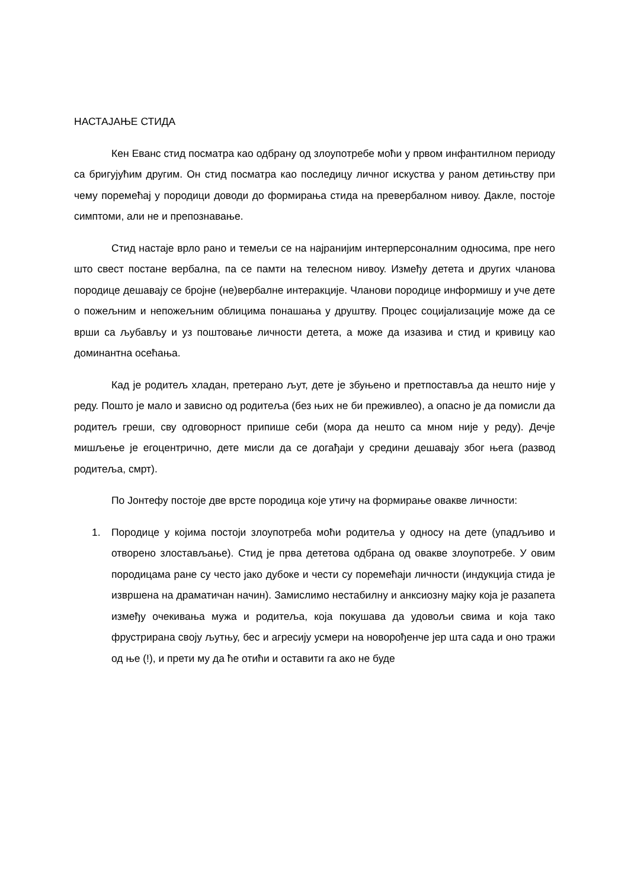НАСТАЈАЊЕ СТИДА
Кен Еванс стид посматра као одбрану од злоупотребе моћи у првом инфантилном периоду са бригујућим другим. Он стид посматра као последицу личног искуства у раном детињству при чему поремећај у породици доводи до формирања стида на превербалном нивоу. Дакле, постоје симптоми, али не и препознавање.
Стид настаје врло рано и темељи се на најранијим интерперсоналним односима, пре него што свест постане вербална, па се памти на телесном нивоу. Између детета и других чланова породице дешавају се бројне (не)вербалне интеракције. Чланови породице информишу и уче дете о пожељним и непожељним облицима понашања у друштву. Процес социјализације може да се врши са љубављу и уз поштовање личности детета, а може да изазива и стид и кривицу као доминантна осећања.
Кад је родитељ хладан, претерано љут, дете је збуњено и претпоставља да нешто није у реду. Пошто је мало и зависно од родитеља (без њих не би преживлео), а опасно је да помисли да родитељ греши, сву одговорност припише себи (мора да нешто са мном није у реду). Дечје мишљење је егоцентрично, дете мисли да се догађаји у средини дешавају због њега (развод родитеља, смрт).
По Јонтефу постоје две врсте породица које утичу на формирање овакве личности:
1. Породице у којима постоји злоупотреба моћи родитеља у односу на дете (упадљиво и отворено злостављање). Стид је прва дететова одбрана од овакве злоупотребе. У овим породицама ране су често јако дубоке и чести су поремећаји личности (индукција стида је извршена на драматичан начин). Замислимо нестабилну и анксиозну мајку која је разапета између очекивања мужа и родитеља, која покушава да удовољи свима и која тако фрустрирана своју љутњу, бес и агресију усмери на новорођенче јер шта сада и оно тражи од ње (!), и прети му да ће отићи и оставити га ако не буде